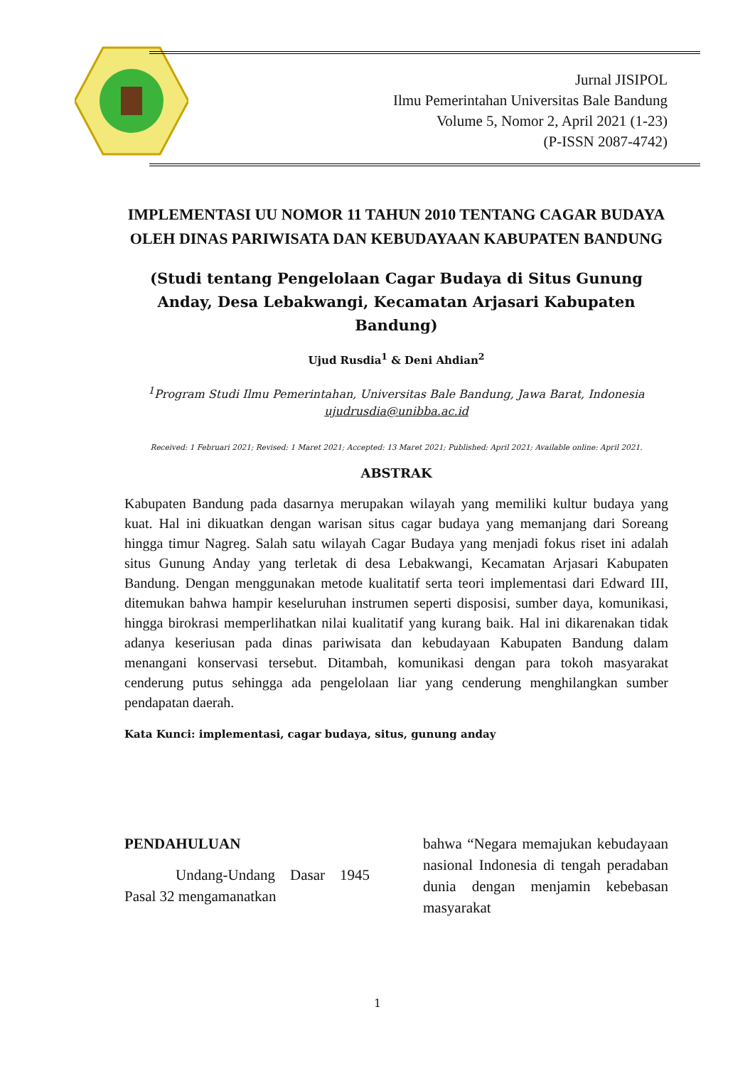Jurnal JISIPOL
Ilmu Pemerintahan Universitas Bale Bandung
Volume 5, Nomor 2, April 2021 (1-23)
(P-ISSN 2087-4742)
IMPLEMENTASI UU NOMOR 11 TAHUN 2010 TENTANG CAGAR BUDAYA OLEH DINAS PARIWISATA DAN KEBUDAYAAN KABUPATEN BANDUNG
(Studi tentang Pengelolaan Cagar Budaya di Situs Gunung Anday, Desa Lebakwangi, Kecamatan Arjasari Kabupaten Bandung)
Ujud Rusdia<sup>1</sup> & Deni Ahdian<sup>2</sup>
<sup>1</sup> Program Studi Ilmu Pemerintahan, Universitas Bale Bandung, Jawa Barat, Indonesia
ujudrusdia@unibba.ac.id
Received: 1 Februari 2021; Revised: 1 Maret 2021; Accepted: 13 Maret 2021; Published: April 2021; Available online: April 2021.
ABSTRAK
Kabupaten Bandung pada dasarnya merupakan wilayah yang memiliki kultur budaya yang kuat. Hal ini dikuatkan dengan warisan situs cagar budaya yang memanjang dari Soreang hingga timur Nagreg. Salah satu wilayah Cagar Budaya yang menjadi fokus riset ini adalah situs Gunung Anday yang terletak di desa Lebakwangi, Kecamatan Arjasari Kabupaten Bandung. Dengan menggunakan metode kualitatif serta teori implementasi dari Edward III, ditemukan bahwa hampir keseluruhan instrumen seperti disposisi, sumber daya, komunikasi, hingga birokrasi memperlihatkan nilai kualitatif yang kurang baik. Hal ini dikarenakan tidak adanya keseriusan pada dinas pariwisata dan kebudayaan Kabupaten Bandung dalam menangani konservasi tersebut. Ditambah, komunikasi dengan para tokoh masyarakat cenderung putus sehingga ada pengelolaan liar yang cenderung menghilangkan sumber pendapatan daerah.
Kata Kunci: implementasi, cagar budaya, situs, gunung anday
PENDAHULUAN
Undang-Undang Dasar 1945 Pasal 32 mengamanatkan
bahwa “Negara memajukan kebudayaan nasional Indonesia di tengah peradaban dunia dengan menjamin kebebasan masyarakat
1